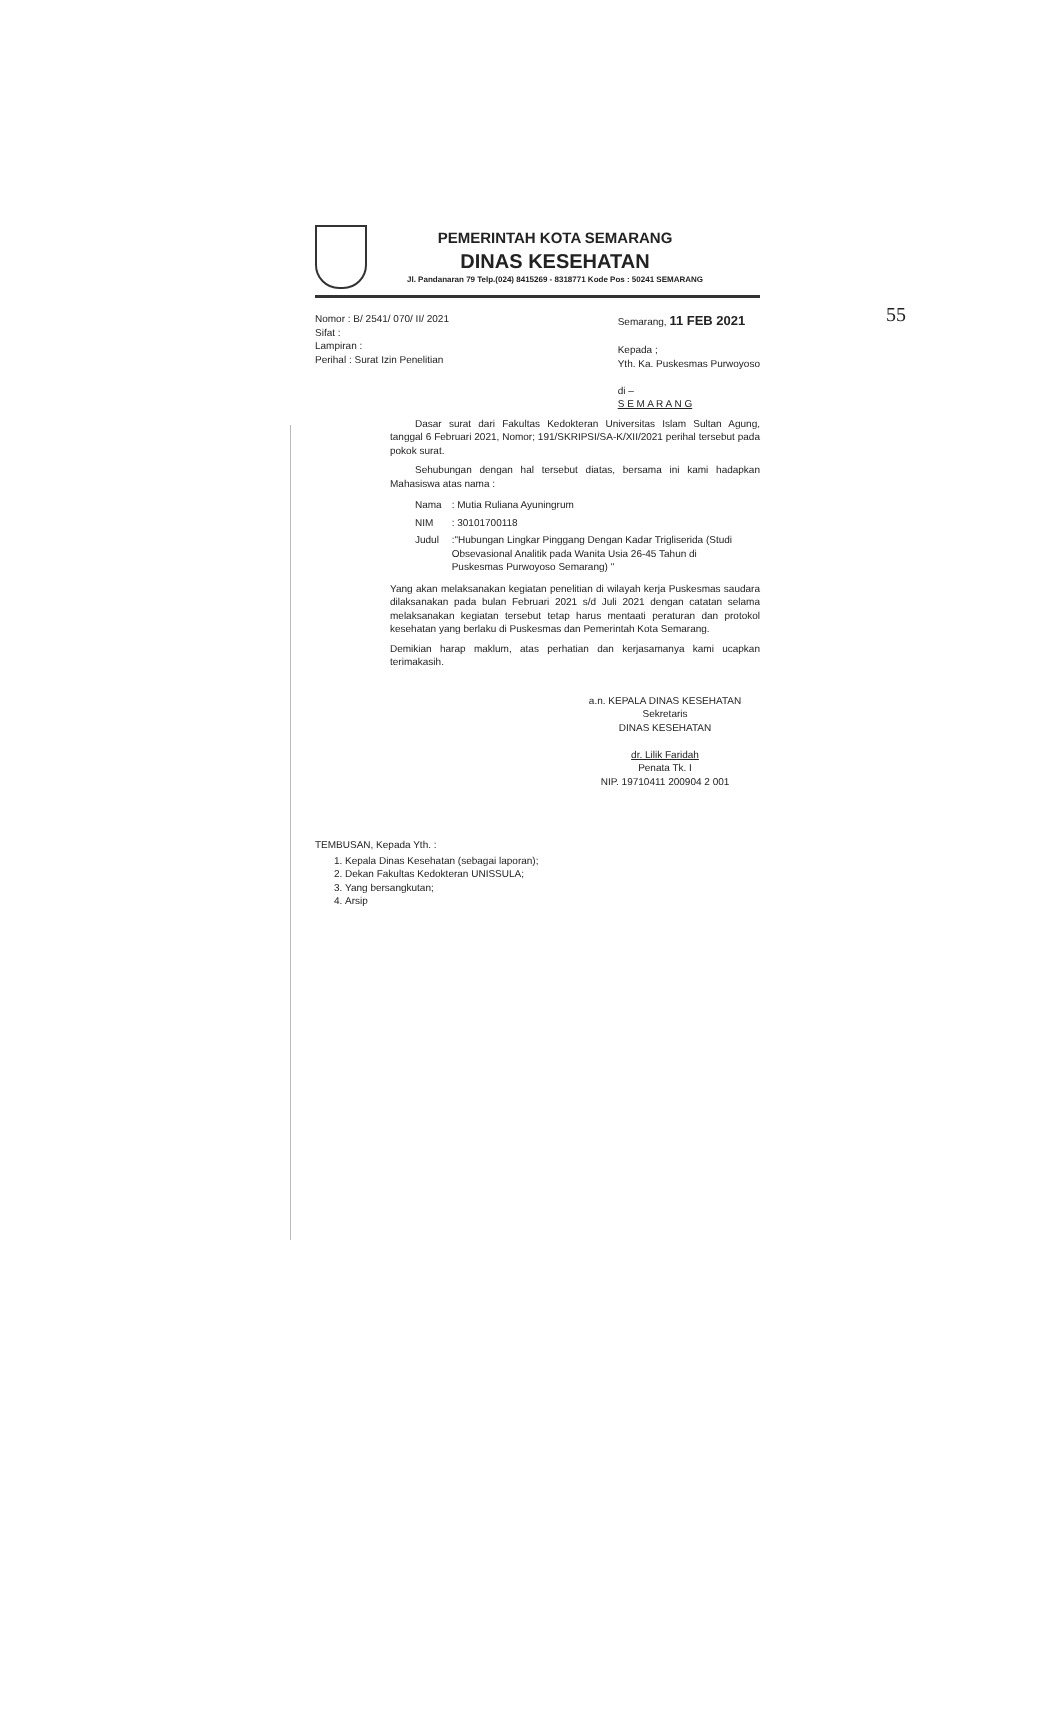55
PEMERINTAH KOTA SEMARANG
DINAS KESEHATAN
Jl. Pandanaran 79 Telp.(024) 8415269 - 8318771 Kode Pos : 50241 SEMARANG
Nomor : B/ 2541/ 070/ II/ 2021
Sifat :
Lampiran :
Perihal : Surat Izin Penelitian
Semarang, 11 FEB 2021
Kepada ;
Yth. Ka. Puskesmas Purwoyoso
di –
S E M A R A N G
Dasar surat dari Fakultas Kedokteran Universitas Islam Sultan Agung, tanggal 6 Februari 2021, Nomor; 191/SKRIPSI/SA-K/XII/2021 perihal tersebut pada pokok surat.
Sehubungan dengan hal tersebut diatas, bersama ini kami hadapkan Mahasiswa atas nama :
| Nama | : Mutia Ruliana Ayuningrum |
| NIM | : 30101700118 |
| Judul | :"Hubungan Lingkar Pinggang Dengan Kadar Trigliserida (Studi Obsevasional Analitik pada Wanita Usia 26-45 Tahun di Puskesmas Purwoyoso Semarang) " |
Yang akan melaksanakan kegiatan penelitian di wilayah kerja Puskesmas saudara dilaksanakan pada bulan Februari 2021 s/d Juli 2021 dengan catatan selama melaksanakan kegiatan tersebut tetap harus mentaati peraturan dan protokol kesehatan yang berlaku di Puskesmas dan Pemerintah Kota Semarang.
Demikian harap maklum, atas perhatian dan kerjasamanya kami ucapkan terimakasih.
a.n. KEPALA DINAS KESEHATAN
Sekretaris
DINAS KESEHATAN
dr. Lilik Faridah
Penata Tk. I
NIP. 19710411 200904 2 001
TEMBUSAN, Kepada Yth. :
1. Kepala Dinas Kesehatan (sebagai laporan);
2. Dekan Fakultas Kedokteran UNISSULA;
3. Yang bersangkutan;
4. Arsip